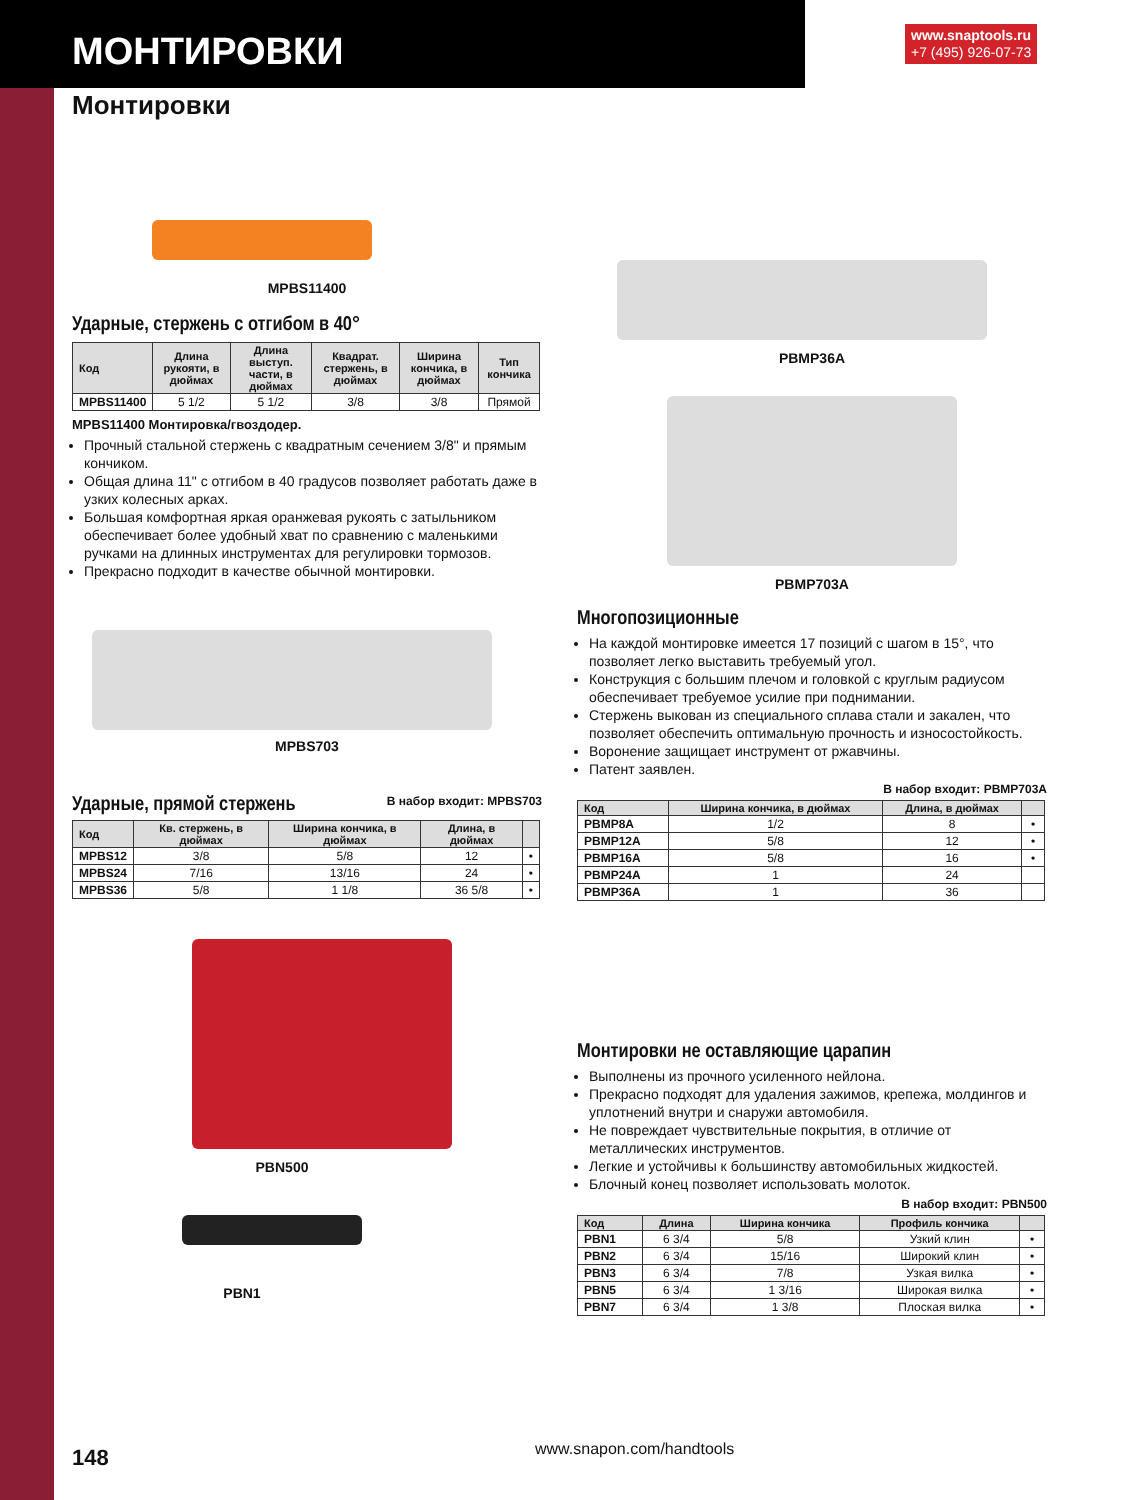МОНТИРОВКИ
www.snaptools.ru
+7 (495) 926-07-73
Монтировки
MPBS11400
Ударные, стержень с отгибом в 40°
| Код | Длина рукояти, в дюймах | Длина выступ. части, в дюймах | Квадрат. стержень, в дюймах | Ширина кончика, в дюймах | Тип кончика |
| --- | --- | --- | --- | --- | --- |
| MPBS11400 | 5 1/2 | 5 1/2 | 3/8 | 3/8 | Прямой |
MPBS11400 Монтировка/гвоздодер.
Прочный стальной стержень с квадратным сечением 3/8" и прямым кончиком.
Общая длина 11" с отгибом в 40 градусов позволяет работать даже в узких колесных арках.
Большая комфортная яркая оранжевая рукоять с затыльником обеспечивает более удобный хват по сравнению с маленькими ручками на длинных инструментах для регулировки тормозов.
Прекрасно подходит в качестве обычной монтировки.
MPBS703
Ударные, прямой стержень
В набор входит: MPBS703
| Код | Кв. стержень, в дюймах | Ширина кончика, в дюймах | Длина, в дюймах | |
| --- | --- | --- | --- | --- |
| MPBS12 | 3/8 | 5/8 | 12 | • |
| MPBS24 | 7/16 | 13/16 | 24 | • |
| MPBS36 | 5/8 | 1 1/8 | 36 5/8 | • |
PBN500
PBN1
PBMP36A
PBMP703A
Многопозиционные
На каждой монтировке имеется 17 позиций с шагом в 15°, что позволяет легко выставить требуемый угол.
Конструкция с большим плечом и головкой с круглым радиусом обеспечивает требуемое усилие при поднимании.
Стержень выкован из специального сплава стали и закален, что позволяет обеспечить оптимальную прочность и износостойкость.
Воронение защищает инструмент от ржавчины.
Патент заявлен.
В набор входит: PBMP703A
| Код | Ширина кончика, в дюймах | Длина, в дюймах | |
| --- | --- | --- | --- |
| PBMP8A | 1/2 | 8 | • |
| PBMP12A | 5/8 | 12 | • |
| PBMP16A | 5/8 | 16 | • |
| PBMP24A | 1 | 24 | |
| PBMP36A | 1 | 36 | |
Монтировки не оставляющие царапин
Выполнены из прочного усиленного нейлона.
Прекрасно подходят для удаления зажимов, крепежа, молдингов и уплотнений внутри и снаружи автомобиля.
Не повреждает чувствительные покрытия, в отличие от металлических инструментов.
Легкие и устойчивы к большинству автомобильных жидкостей.
Блочный конец позволяет использовать молоток.
В набор входит: PBN500
| Код | Длина | Ширина кончика | Профиль кончика | |
| --- | --- | --- | --- | --- |
| PBN1 | 6 3/4 | 5/8 | Узкий клин | • |
| PBN2 | 6 3/4 | 15/16 | Широкий клин | • |
| PBN3 | 6 3/4 | 7/8 | Узкая вилка | • |
| PBN5 | 6 3/4 | 1 3/16 | Широкая вилка | • |
| PBN7 | 6 3/4 | 1 3/8 | Плоская вилка | • |
148 www.snapon.com/handtools